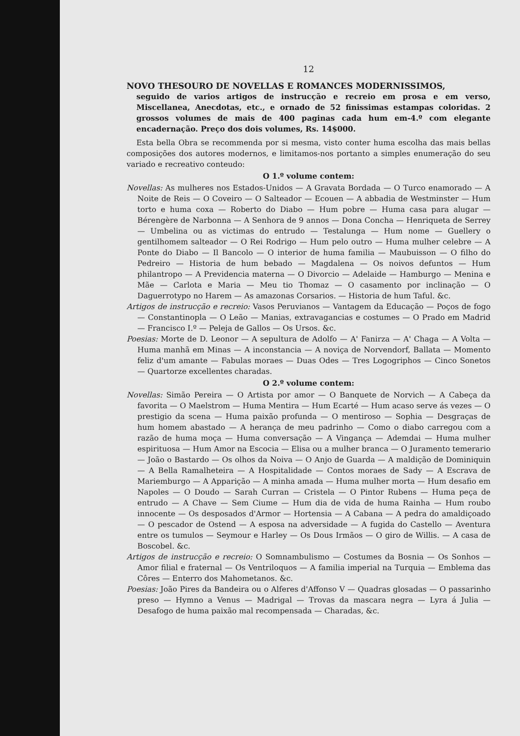12
NOVO THESOURO DE NOVELLAS E ROMANCES MODERNISSIMOS,
seguido de varios artigos de instrucção e recreio em prosa e em verso, Miscellanea, Anecdotas, etc., e ornado de 52 finissimas estampas coloridas. 2 grossos volumes de mais de 400 paginas cada hum em-4.º com elegante encadernação. Preço dos dois volumes, Rs. 14$000.
Esta bella Obra se recommenda por si mesma, visto conter huma escolha das mais bellas composições dos autores modernos, e limitamos-nos portanto a simples enumeração do seu variado e recreativo conteudo:
O 1.º volume contem:
Novellas: As mulheres nos Estados-Unidos — A Gravata Bordada — O Turco enamorado — A Noite de Reis — O Coveiro — O Salteador — Ecouen — A abbadia de Westminster — Hum torto e huma coxa — Roberto do Diabo — Hum pobre — Huma casa para alugar — Bérengère de Narbonna — A Senhora de 9 annos — Dona Concha — Henriqueta de Serrey — Umbelina ou as victimas do entrudo — Testalunga — Hum nome — Guellery o gentilhomem salteador — O Rei Rodrigo — Hum pelo outro — Huma mulher celebre — A Ponte do Diabo — Il Bancolo — O interior de huma familia — Maubuisson — O filho do Pedreiro — Historia de hum bebado — Magdalena — Os noivos defuntos — Hum philantropo — A Previdencia materna — O Divorcio — Adelaide — Hamburgo — Menina e Mãe — Carlota e Maria — Meu tio Thomaz — O casamento por inclinação — O Daguerrotypo no Harem — As amazonas Corsarios. — Historia de hum Taful. &c.
Artigos de instrucção e recreio: Vasos Peruvianos — Vantagem da Educação — Poços de fogo — Constantinopla — O Leão — Manias, extravagancias e costumes — O Prado em Madrid — Francisco I.º — Peleja de Gallos — Os Ursos. &c.
Poesias: Morte de D. Leonor — A sepultura de Adolfo — A' Fanirza — A' Chaga — A Volta — Huma manhã em Minas — A inconstancia — A noviça de Norvendorf, Ballata — Momento feliz d'um amante — Fabulas moraes — Duas Odes — Tres Logogriphos — Cinco Sonetos — Quartorze excellentes charadas.
O 2.º volume contem:
Novellas: Simão Pereira — O Artista por amor — O Banquete de Norvich — A Cabeça da favorita — O Maelstrom — Huma Mentira — Hum Ecarté — Hum acaso serve ás vezes — O prestigio da scena — Huma paixão profunda — O mentiroso — Sophia — Desgraças de hum homem abastado — A herança de meu padrinho — Como o diabo carregou com a razão de huma moça — Huma conversação — A Vingança — Ademdai — Huma mulher espirituosa — Hum Amor na Escocia — Elisa ou a mulher branca — O Juramento temerario — João o Bastardo — Os olhos da Noiva — O Anjo de Guarda — A maldição de Dominiquin — A Bella Ramalheteira — A Hospitalidade — Contos moraes de Sady — A Escrava de Mariemburgo — A Apparição — A minha amada — Huma mulher morta — Hum desafio em Napoles — O Doudo — Sarah Curran — Cristela — O Pintor Rubens — Huma peça de entrudo — A Chave — Sem Ciume — Hum dia de vida de huma Rainha — Hum roubo innocente — Os desposados d'Armor — Hortensia — A Cabana — A pedra do amaldiçoado — O pescador de Ostend — A esposa na adversidade — A fugida do Castello — Aventura entre os tumulos — Seymour e Harley — Os Dous Irmãos — O giro de Willis. — A casa de Boscobel. &c.
Artigos de instrucção e recreio: O Somnambulismo — Costumes da Bosnia — Os Sonhos — Amor filial e fraternal — Os Ventriloquos — A familia imperial na Turquia — Emblema das Côres — Enterro dos Mahometanos. &c.
Poesias: João Pires da Bandeira ou o Alferes d'Affonso V — Quadras glosadas — O passarinho preso — Hymno a Venus — Madrigal — Trovas da mascara negra — Lyra á Julia — Desafogo de huma paixão mal recompensada — Charadas, &c.